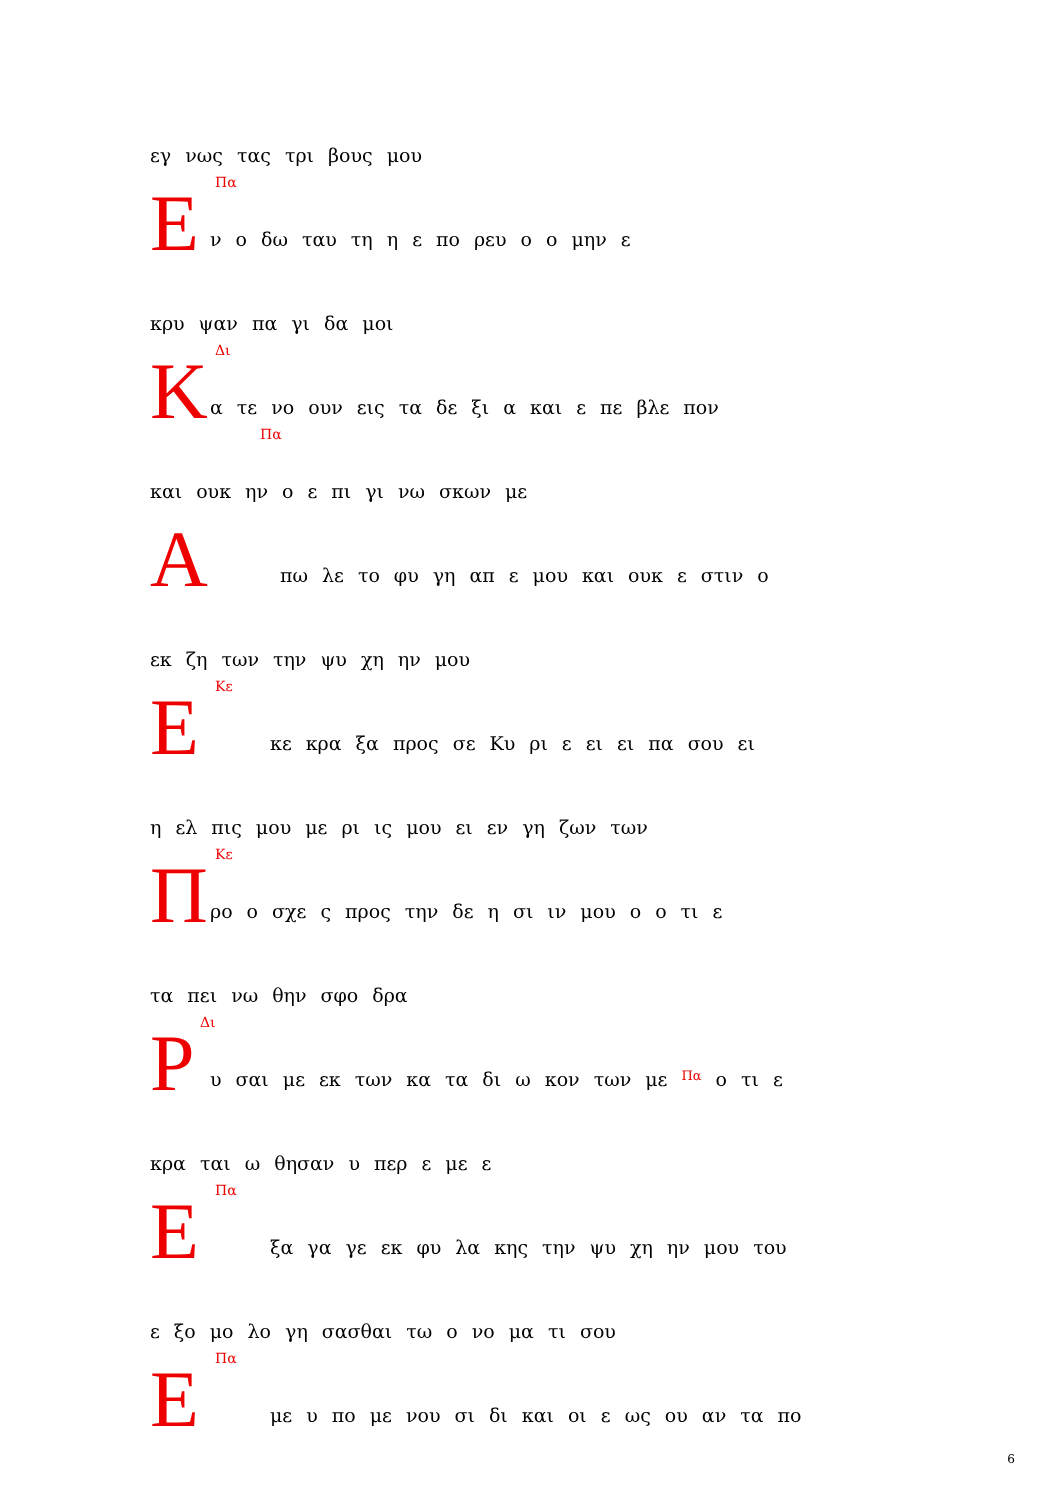εγ νως τας τρι βους μου
Πα Ε
ν ο δω ταυ τη η ε πο ρευ ο ο μην ε
κρυ ψαν πα γι δα μοι
Δι Κ
α τε νο ουν εις τα δε ξι α και ε πε βλε πον
Πα
και ουκ ην ο ε πι γι νω σκων με
Α
πω λε το φυ γη απ ε μου και ουκ ε στιν ο
εκ ζη των την ψυ χη ην μου
Κε Ε
κε κρα ξα προς σε Κυ ρι ε ει ει πα σου ει
η ελ πις μου με ρι ις μου ει εν γη ζων των
Κε Π
ρο ο σχε ς προς την δε η σι ιν μου ο ο τι ε
τα πει νω θην σφο δρα
Δι Ρ
υ σαι με εκ των κα τα δι ω κον των με Πα ο τι ε
κρα ται ω θησαν υ περ ε με ε
Πα Ε
ξα γα γε εκ φυ λα κης την ψυ χη ην μου του
ε ξο μο λο γη σασθαι τω ο νο μα τι σου
Πα Ε
με υ πο με νου σι δι και οι ε ως ου αν τα πο
6